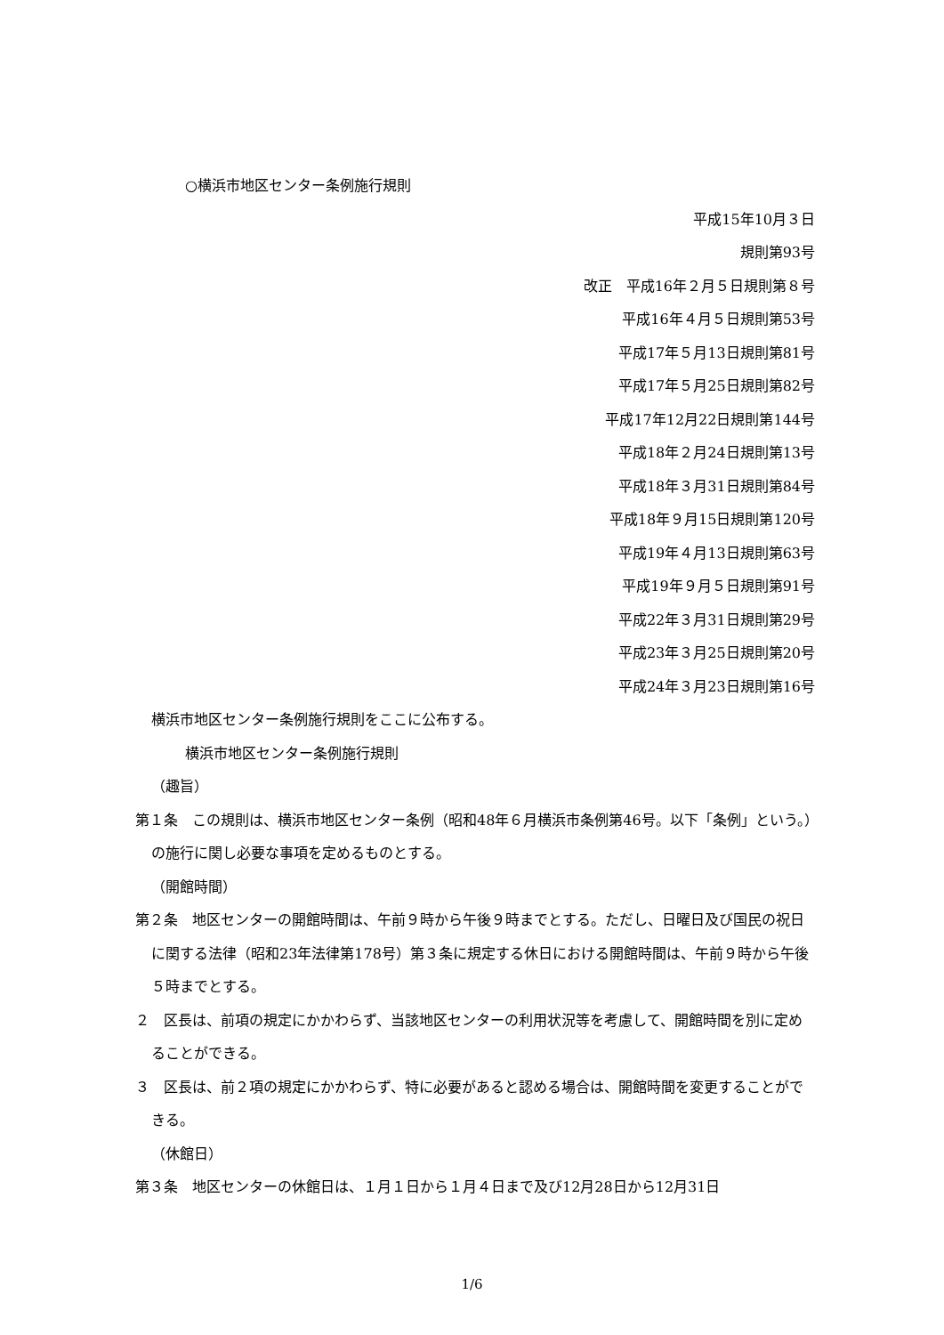○横浜市地区センター条例施行規則
平成15年10月３日
規則第93号
改正　平成16年２月５日規則第８号
平成16年４月５日規則第53号
平成17年５月13日規則第81号
平成17年５月25日規則第82号
平成17年12月22日規則第144号
平成18年２月24日規則第13号
平成18年３月31日規則第84号
平成18年９月15日規則第120号
平成19年４月13日規則第63号
平成19年９月５日規則第91号
平成22年３月31日規則第29号
平成23年３月25日規則第20号
平成24年３月23日規則第16号
横浜市地区センター条例施行規則をここに公布する。
横浜市地区センター条例施行規則
（趣旨）
第１条　この規則は、横浜市地区センター条例（昭和48年６月横浜市条例第46号。以下「条例」という。）の施行に関し必要な事項を定めるものとする。
（開館時間）
第２条　地区センターの開館時間は、午前９時から午後９時までとする。ただし、日曜日及び国民の祝日に関する法律（昭和23年法律第178号）第３条に規定する休日における開館時間は、午前９時から午後５時までとする。
２　区長は、前項の規定にかかわらず、当該地区センターの利用状況等を考慮して、開館時間を別に定めることができる。
３　区長は、前２項の規定にかかわらず、特に必要があると認める場合は、開館時間を変更することができる。
（休館日）
第３条　地区センターの休館日は、１月１日から１月４日まで及び12月28日から12月31日
1/6